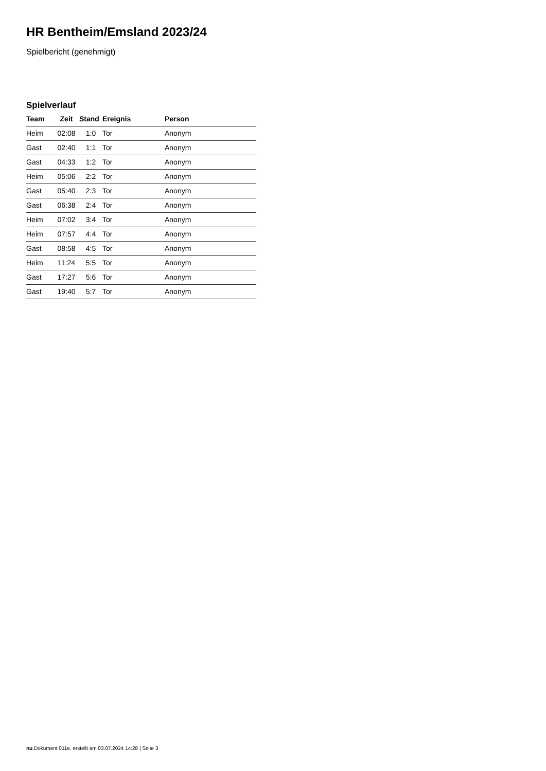HR Bentheim/Emsland 2023/24
Spielbericht (genehmigt)
Spielverlauf
| Team | Zeit | Stand | Ereignis | Person |
| --- | --- | --- | --- | --- |
| Heim | 02:08 | 1:0 | Tor | Anonym |
| Gast | 02:40 | 1:1 | Tor | Anonym |
| Gast | 04:33 | 1:2 | Tor | Anonym |
| Heim | 05:06 | 2:2 | Tor | Anonym |
| Gast | 05:40 | 2:3 | Tor | Anonym |
| Gast | 06:38 | 2:4 | Tor | Anonym |
| Heim | 07:02 | 3:4 | Tor | Anonym |
| Heim | 07:57 | 4:4 | Tor | Anonym |
| Gast | 08:58 | 4:5 | Tor | Anonym |
| Heim | 11:24 | 5:5 | Tor | Anonym |
| Gast | 17:27 | 5:6 | Tor | Anonym |
| Gast | 19:40 | 5:7 | Tor | Anonym |
nu.Dokument 011e, erstellt am 03.07.2024 14:28 | Seite 3